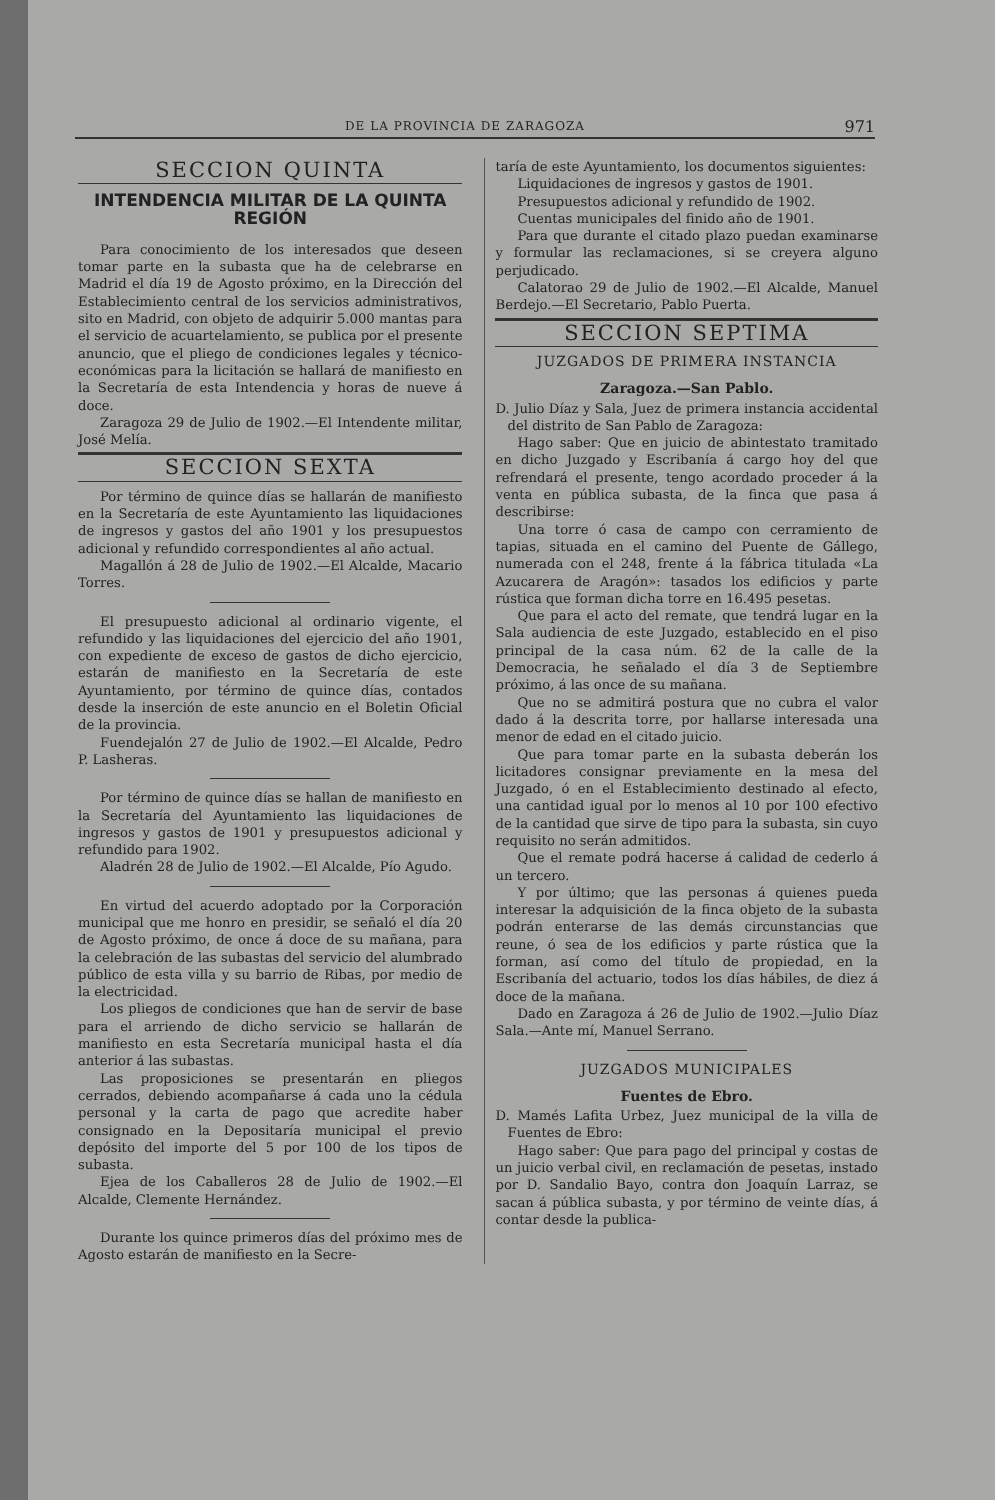DE LA PROVINCIA DE ZARAGOZA 971
SECCION QUINTA
INTENDENCIA MILITAR DE LA QUINTA REGIÓN
Para conocimiento de los interesados que deseen tomar parte en la subasta que ha de celebrarse en Madrid el día 19 de Agosto próximo, en la Dirección del Establecimiento central de los servicios administrativos, sito en Madrid, con objeto de adquirir 5.000 mantas para el servicio de acuartelamiento, se publica por el presente anuncio, que el pliego de condiciones legales y técnico-económicas para la licitación se hallará de manifiesto en la Secretaría de esta Intendencia y horas de nueve á doce.
Zaragoza 29 de Julio de 1902.—El Intendente militar, José Melía.
SECCION SEXTA
Por término de quince días se hallarán de manifiesto en la Secretaría de este Ayuntamiento las liquidaciones de ingresos y gastos del año 1901 y los presupuestos adicional y refundido correspondientes al año actual.
Magallón á 28 de Julio de 1902.—El Alcalde, Macario Torres.
El presupuesto adicional al ordinario vigente, el refundido y las liquidaciones del ejercicio del año 1901, con expediente de exceso de gastos de dicho ejercicio, estarán de manifiesto en la Secretaría de este Ayuntamiento, por término de quince días, contados desde la inserción de este anuncio en el Boletin Oficial de la provincia.
Fuendejalón 27 de Julio de 1902.—El Alcalde, Pedro P. Lasheras.
Por término de quince días se hallan de manifiesto en la Secretaría del Ayuntamiento las liquidaciones de ingresos y gastos de 1901 y presupuestos adicional y refundido para 1902.
Aladrén 28 de Julio de 1902.—El Alcalde, Pío Agudo.
En virtud del acuerdo adoptado por la Corporación municipal que me honro en presidir, se señaló el día 20 de Agosto próximo, de once á doce de su mañana, para la celebración de las subastas del servicio del alumbrado público de esta villa y su barrio de Ribas, por medio de la electricidad.
Los pliegos de condiciones que han de servir de base para el arriendo de dicho servicio se hallarán de manifiesto en esta Secretaría municipal hasta el día anterior á las subastas.
Las proposiciones se presentarán en pliegos cerrados, debiendo acompañarse á cada uno la cédula personal y la carta de pago que acredite haber consignado en la Depositaría municipal el previo depósito del importe del 5 por 100 de los tipos de subasta.
Ejea de los Caballeros 28 de Julio de 1902.—El Alcalde, Clemente Hernández.
Durante los quince primeros días del próximo mes de Agosto estarán de manifiesto en la Secre-
taría de este Ayuntamiento, los documentos siguientes:
Liquidaciones de ingresos y gastos de 1901.
Presupuestos adicional y refundido de 1902.
Cuentas municipales del finido año de 1901.
Para que durante el citado plazo puedan examinarse y formular las reclamaciones, si se creyera alguno perjudicado.
Calatorao 29 de Julio de 1902.—El Alcalde, Manuel Berdejo.—El Secretario, Pablo Puerta.
SECCION SEPTIMA
JUZGADOS DE PRIMERA INSTANCIA
Zaragoza.—San Pablo.
D. Julio Díaz y Sala, Juez de primera instancia accidental del distrito de San Pablo de Zaragoza:
Hago saber: Que en juicio de abintestato tramitado en dicho Juzgado y Escribanía á cargo hoy del que refrendará el presente, tengo acordado proceder á la venta en pública subasta, de la finca que pasa á describirse:
Una torre ó casa de campo con cerramiento de tapias, situada en el camino del Puente de Gállego, numerada con el 248, frente á la fábrica titulada «La Azucarera de Aragón»: tasados los edificios y parte rústica que forman dicha torre en 16.495 pesetas.
Que para el acto del remate, que tendrá lugar en la Sala audiencia de este Juzgado, establecido en el piso principal de la casa núm. 62 de la calle de la Democracia, he señalado el día 3 de Septiembre próximo, á las once de su mañana.
Que no se admitirá postura que no cubra el valor dado á la descrita torre, por hallarse interesada una menor de edad en el citado juicio.
Que para tomar parte en la subasta deberán los licitadores consignar previamente en la mesa del Juzgado, ó en el Establecimiento destinado al efecto, una cantidad igual por lo menos al 10 por 100 efectivo de la cantidad que sirve de tipo para la subasta, sin cuyo requisito no serán admitidos.
Que el remate podrá hacerse á calidad de cederlo á un tercero.
Y por último; que las personas á quienes pueda interesar la adquisición de la finca objeto de la subasta podrán enterarse de las demás circunstancias que reune, ó sea de los edificios y parte rústica que la forman, así como del título de propiedad, en la Escribanía del actuario, todos los días hábiles, de diez á doce de la mañana.
Dado en Zaragoza á 26 de Julio de 1902.—Julio Díaz Sala.—Ante mí, Manuel Serrano.
JUZGADOS MUNICIPALES
Fuentes de Ebro.
D. Mamés Lafita Urbez, Juez municipal de la villa de Fuentes de Ebro:
Hago saber: Que para pago del principal y costas de un juicio verbal civil, en reclamación de pesetas, instado por D. Sandalio Bayo, contra don Joaquín Larraz, se sacan á pública subasta, y por término de veinte días, á contar desde la publica-